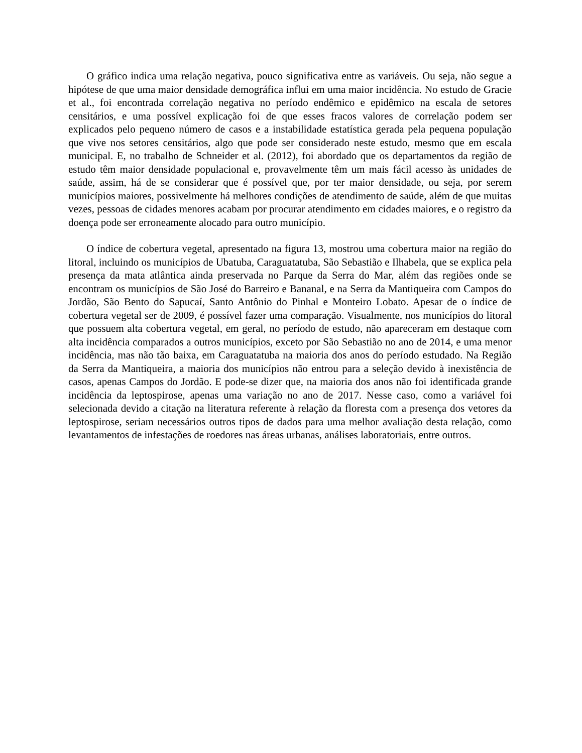O gráfico indica uma relação negativa, pouco significativa entre as variáveis. Ou seja, não segue a hipótese de que uma maior densidade demográfica influi em uma maior incidência. No estudo de Gracie et al., foi encontrada correlação negativa no período endêmico e epidêmico na escala de setores censitários, e uma possível explicação foi de que esses fracos valores de correlação podem ser explicados pelo pequeno número de casos e a instabilidade estatística gerada pela pequena população que vive nos setores censitários, algo que pode ser considerado neste estudo, mesmo que em escala municipal. E, no trabalho de Schneider et al. (2012), foi abordado que os departamentos da região de estudo têm maior densidade populacional e, provavelmente têm um mais fácil acesso às unidades de saúde, assim, há de se considerar que é possível que, por ter maior densidade, ou seja, por serem municípios maiores, possivelmente há melhores condições de atendimento de saúde, além de que muitas vezes, pessoas de cidades menores acabam por procurar atendimento em cidades maiores, e o registro da doença pode ser erroneamente alocado para outro município.
O índice de cobertura vegetal, apresentado na figura 13, mostrou uma cobertura maior na região do litoral, incluindo os municípios de Ubatuba, Caraguatatuba, São Sebastião e Ilhabela, que se explica pela presença da mata atlântica ainda preservada no Parque da Serra do Mar, além das regiões onde se encontram os municípios de São José do Barreiro e Bananal, e na Serra da Mantiqueira com Campos do Jordão, São Bento do Sapucaí, Santo Antônio do Pinhal e Monteiro Lobato. Apesar de o índice de cobertura vegetal ser de 2009, é possível fazer uma comparação. Visualmente, nos municípios do litoral que possuem alta cobertura vegetal, em geral, no período de estudo, não apareceram em destaque com alta incidência comparados a outros municípios, exceto por São Sebastião no ano de 2014, e uma menor incidência, mas não tão baixa, em Caraguatatuba na maioria dos anos do período estudado. Na Região da Serra da Mantiqueira, a maioria dos municípios não entrou para a seleção devido à inexistência de casos, apenas Campos do Jordão. E pode-se dizer que, na maioria dos anos não foi identificada grande incidência da leptospirose, apenas uma variação no ano de 2017. Nesse caso, como a variável foi selecionada devido a citação na literatura referente à relação da floresta com a presença dos vetores da leptospirose, seriam necessários outros tipos de dados para uma melhor avaliação desta relação, como levantamentos de infestações de roedores nas áreas urbanas, análises laboratoriais, entre outros.